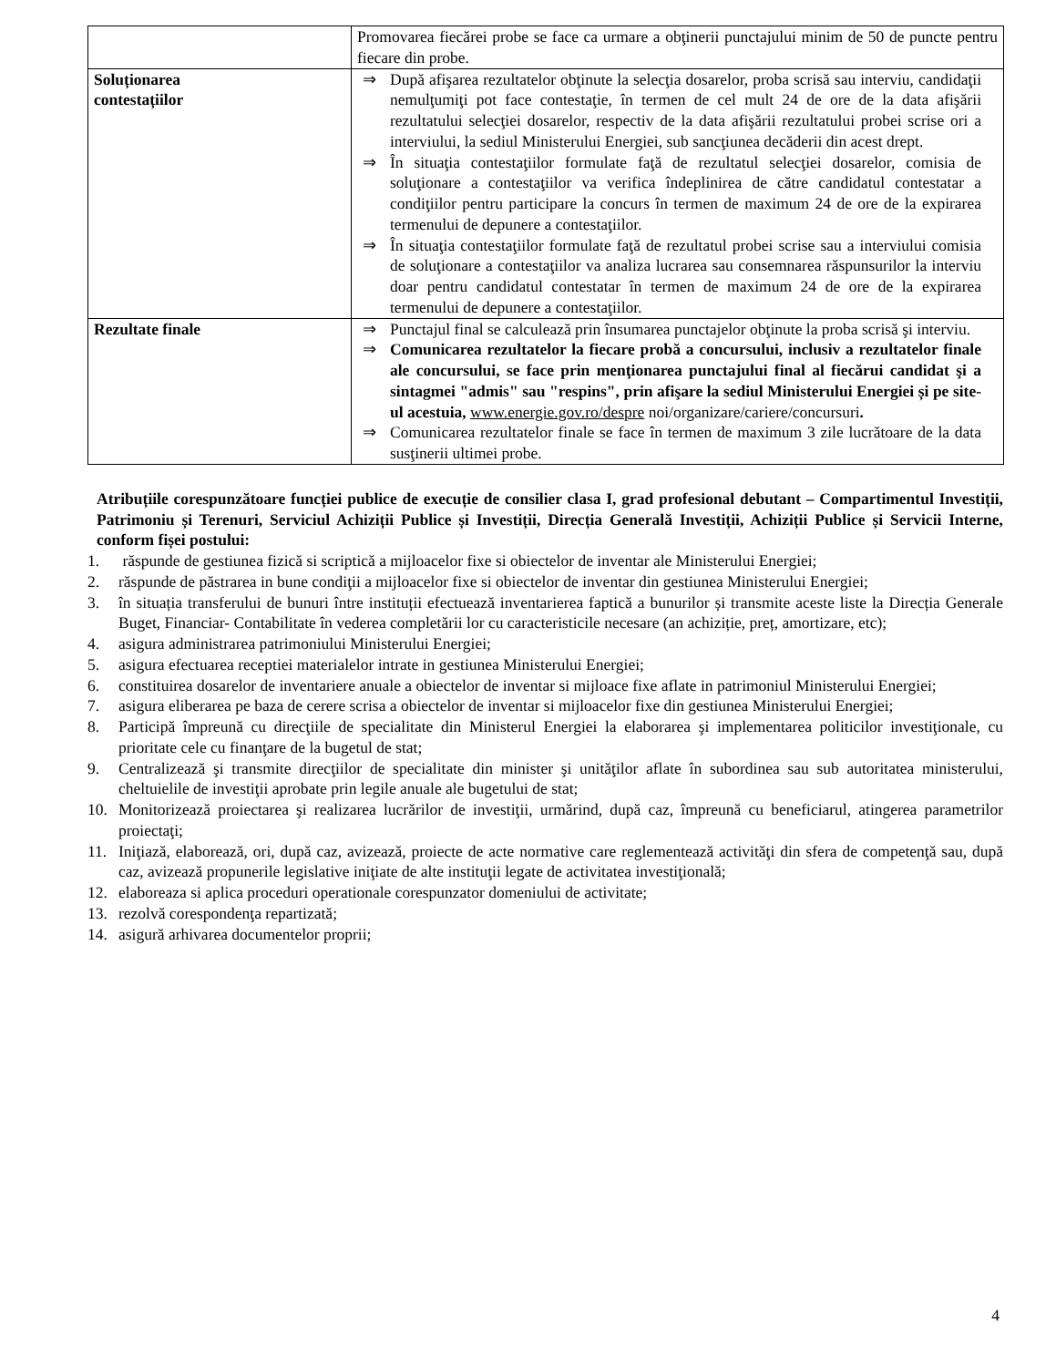| | Promovarea fiecărei probe se face ca urmare a obţinerii punctajului minim de 50 de puncte pentru fiecare din probe. |
| Soluționarea contestațiilor | ⇒ După afişarea rezultatelor obţinute la selecţia dosarelor, proba scrisă sau interviu, candidaţii nemulţumiţi pot face contestaţie, în termen de cel mult 24 de ore de la data afişării rezultatului selecţiei dosarelor, respectiv de la data afişării rezultatului probei scrise ori a interviului, la sediul Ministerului Energiei, sub sancţiunea decăderii din acest drept. ⇒ În situaţia contestaţiilor formulate faţă de rezultatul selecţiei dosarelor, comisia de soluţionare a contestaţiilor va verifica îndeplinirea de către candidatul contestatar a condiţiilor pentru participare la concurs în termen de maximum 24 de ore de la expirarea termenului de depunere a contestaţiilor. ⇒ În situaţia contestaţiilor formulate faţă de rezultatul probei scrise sau a interviului comisia de soluţionare a contestaţiilor va analiza lucrarea sau consemnarea răspunsurilor la interviu doar pentru candidatul contestatar în termen de maximum 24 de ore de la expirarea termenului de depunere a contestaţiilor. |
| Rezultate finale | ⇒ Punctajul final se calculează prin însumarea punctajelor obţinute la proba scrisă şi interviu. ⇒ Comunicarea rezultatelor la fiecare probă a concursului, inclusiv a rezultatelor finale ale concursului, se face prin menţionarea punctajului final al fiecărui candidat şi a sintagmei "admis" sau "respins", prin afişare la sediul Ministerului Energiei și pe site-ul acestuia, www.energie.gov.ro/despre noi/organizare/cariere/concursuri . ⇒ Comunicarea rezultatelor finale se face în termen de maximum 3 zile lucrătoare de la data susţinerii ultimei probe. |
Atribuțiile corespunzătoare funcției publice de execuție de consilier clasa I, grad profesional debutant – Compartimentul Investiții, Patrimoniu și Terenuri, Serviciul Achiziții Publice și Investiții, Direcția Generală Investiții, Achiziții Publice și Servicii Interne, conform fișei postului:
1. răspunde de gestiunea fizică si scriptică a mijloacelor fixe si obiectelor de inventar ale Ministerului Energiei;
2. răspunde de păstrarea in bune condiţii a mijloacelor fixe si obiectelor de inventar din gestiunea Ministerului Energiei;
3. în situația transferului de bunuri între instituții efectuează inventarierea faptică a bunurilor și transmite aceste liste la Direcția Generale Buget, Financiar- Contabilitate în vederea completării lor cu caracteristicile necesare (an achiziție, preț, amortizare, etc);
4. asigura administrarea patrimoniului Ministerului Energiei;
5. asigura efectuarea receptiei materialelor intrate in gestiunea Ministerului Energiei;
6. constituirea dosarelor de inventariere anuale a obiectelor de inventar si mijloace fixe aflate in patrimoniul Ministerului Energiei;
7. asigura eliberarea pe baza de cerere scrisa a obiectelor de inventar si mijloacelor fixe din gestiunea Ministerului Energiei;
8. Participă împreună cu direcţiile de specialitate din Ministerul Energiei la elaborarea şi implementarea politicilor investiţionale, cu prioritate cele cu finanţare de la bugetul de stat;
9. Centralizează şi transmite direcţiilor de specialitate din minister şi unităţilor aflate în subordinea sau sub autoritatea ministerului, cheltuielile de investiţii aprobate prin legile anuale ale bugetului de stat;
10. Monitorizează proiectarea şi realizarea lucrărilor de investiţii, urmărind, după caz, împreună cu beneficiarul, atingerea parametrilor proiectaţi;
11. Iniţiază, elaborează, ori, după caz, avizează, proiecte de acte normative care reglementează activităţi din sfera de competenţă sau, după caz, avizează propunerile legislative iniţiate de alte instituţii legate de activitatea investiţională;
12. elaboreaza si aplica proceduri operationale corespunzator domeniului de activitate;
13. rezolvă corespondenţa repartizată;
14. asigură arhivarea documentelor proprii;
4